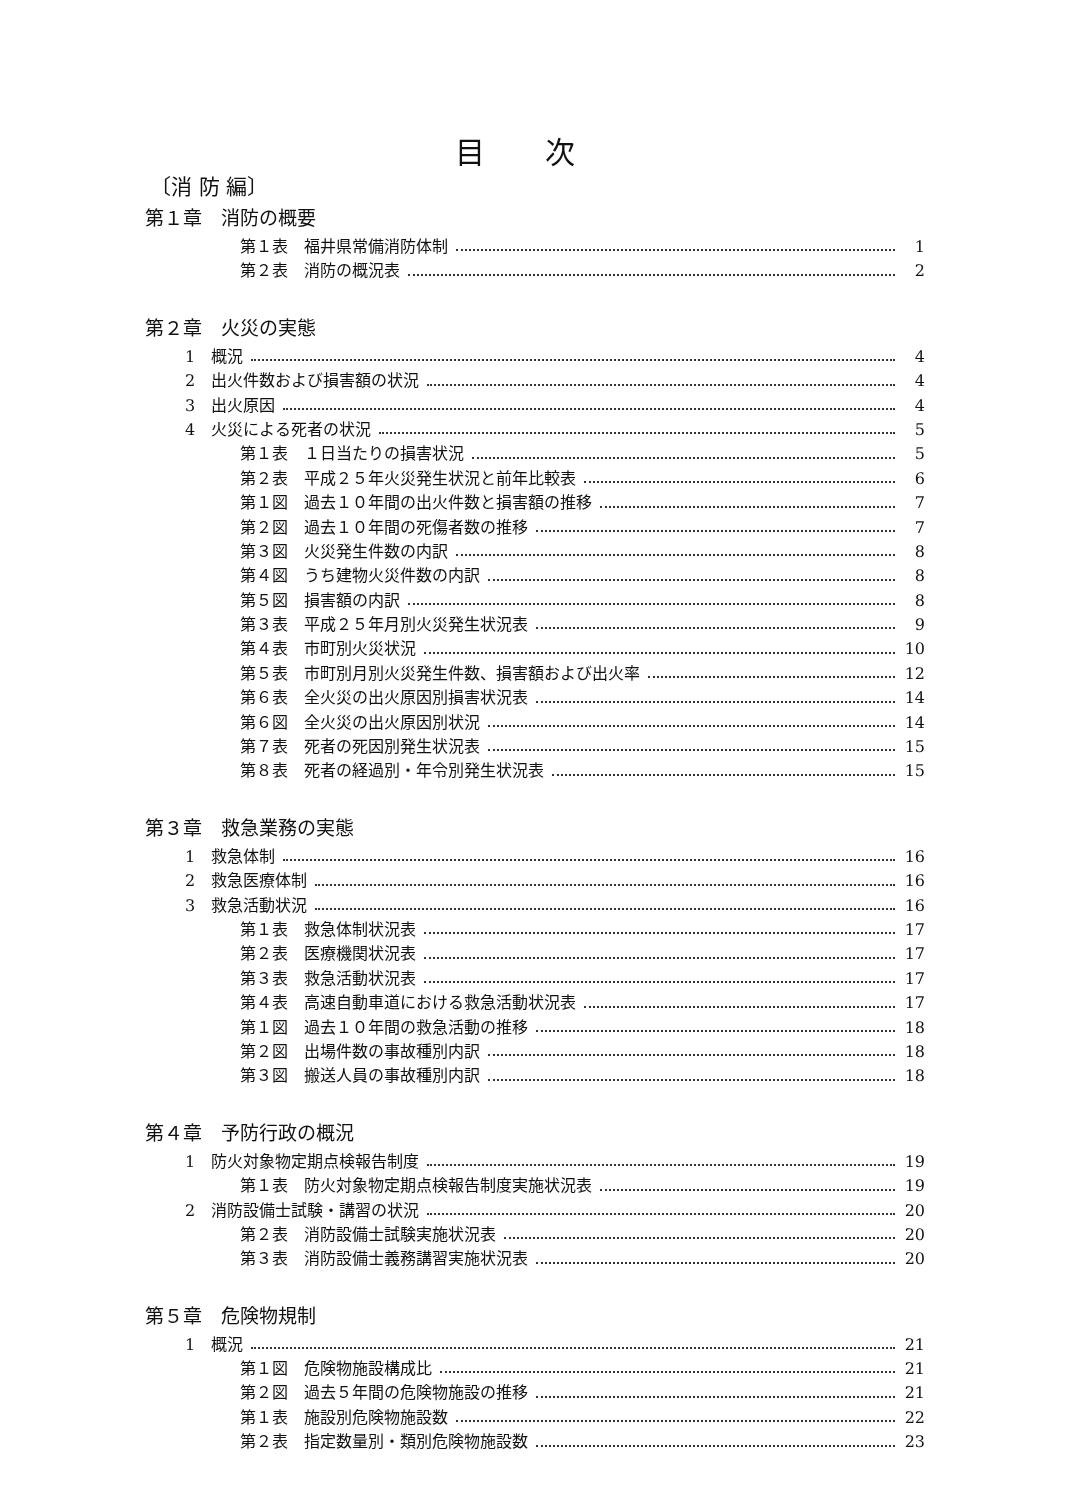目次
〔消 防 編〕
第１章　消防の概要
第１表　福井県常備消防体制 1
第２表　消防の概況表 2
第２章　火災の実態
1　概況 4
2　出火件数および損害額の状況 4
3　出火原因 4
4　火災による死者の状況 5
第１表　１日当たりの損害状況 5
第２表　平成２５年火災発生状況と前年比較表 6
第１図　過去１０年間の出火件数と損害額の推移 7
第２図　過去１０年間の死傷者数の推移 7
第３図　火災発生件数の内訳 8
第４図　うち建物火災件数の内訳 8
第５図　損害額の内訳 8
第３表　平成２５年月別火災発生状況表 9
第４表　市町別火災状況 10
第５表　市町別月別火災発生件数、損害額および出火率 12
第６表　全火災の出火原因別損害状況表 14
第６図　全火災の出火原因別状況 14
第７表　死者の死因別発生状況表 15
第８表　死者の経過別・年令別発生状況表 15
第３章　救急業務の実態
1　救急体制 16
2　救急医療体制 16
3　救急活動状況 16
第１表　救急体制状況表 17
第２表　医療機関状況表 17
第３表　救急活動状況表 17
第４表　高速自動車道における救急活動状況表 17
第１図　過去１０年間の救急活動の推移 18
第２図　出場件数の事故種別内訳 18
第３図　搬送人員の事故種別内訳 18
第４章　予防行政の概況
1　防火対象物定期点検報告制度 19
第１表　防火対象物定期点検報告制度実施状況表 19
2　消防設備士試験・講習の状況 20
第２表　消防設備士試験実施状況表 20
第３表　消防設備士義務講習実施状況表 20
第５章　危険物規制
1　概況 21
第１図　危険物施設構成比 21
第２図　過去５年間の危険物施設の推移 21
第１表　施設別危険物施設数 22
第２表　指定数量別・類別危険物施設数 23